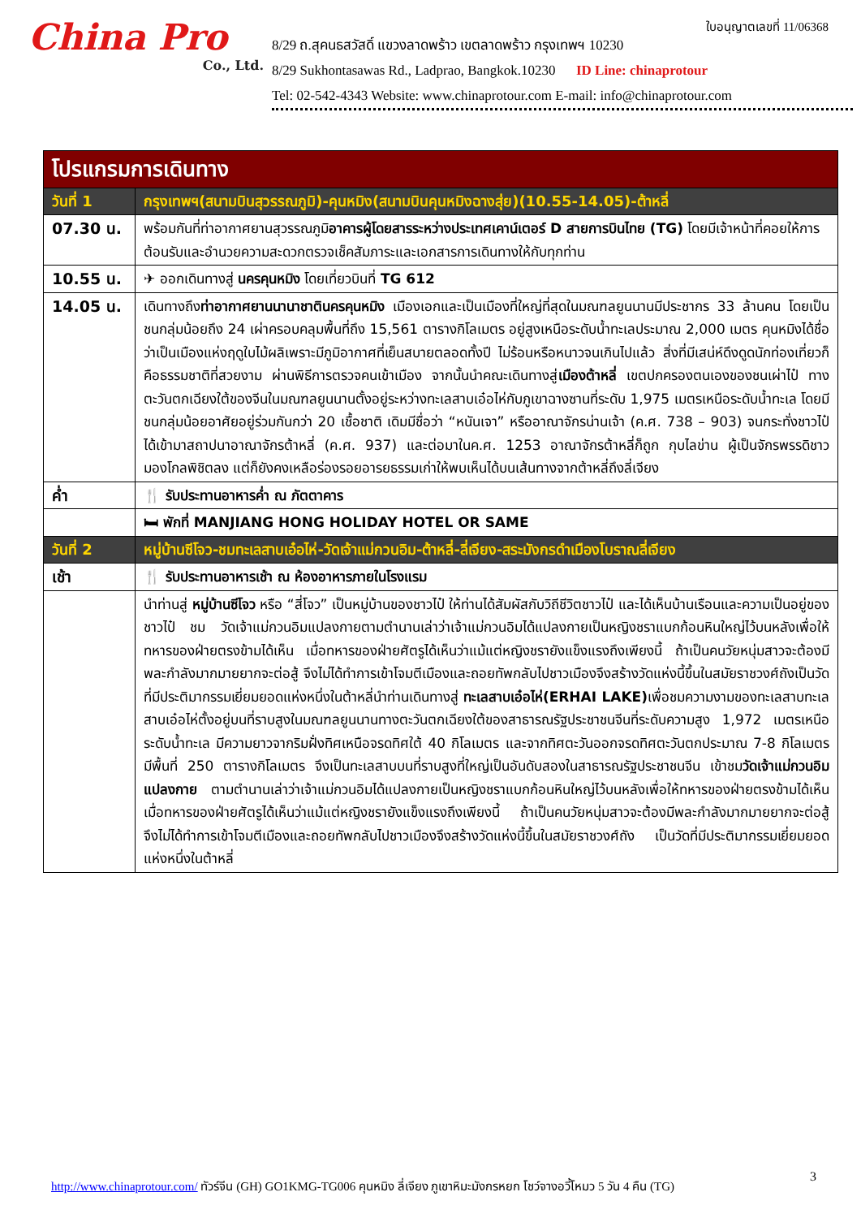ใบอนุญาตเลขที่ 11/06368
China Pro
Co., Ltd.
8/29 ถ.สุคนธสวัสดิ์ แขวงลาดพร้าว เขตลาดพร้าว กรุงเทพฯ 10230
8/29 Sukhontasawas Rd., Ladprao, Bangkok.10230 ID Line: chinaprotour
Tel: 02-542-4343 Website: www.chinaprotour.com E-mail: info@chinaprotour.com
| โปรแกรมการเดินทาง | |
| วันที่ 1 | กรุงเทพฯ(สนามบินสุวรรณภูมิ)-คุนหมิง(สนามบินคุนหมิงฉางสุ่ย)(10.55-14.05)-ต้าหลี่ |
| 07.30 น. | พร้อมกันที่ท่าอากาศยานสุวรรณภูมิ อาคารผู้โดยสารระหว่างประเทศเคาน์เตอร์ D สายการบินไทย (TG) โดยมีเจ้าหน้าที่คอยให้การต้อนรับและอำนวยความสะดวกตรวจเช็คสัมภาระและเอกสารการเดินทางให้กับทุกท่าน |
| 10.55 น. | ✈ ออกเดินทางสู่ นครคุนหมิง โดยเที่ยวบินที่ TG 612 |
| 14.05 น. | เดินทางถึง ท่าอากาศยานนานาชาตินครคุนหมิง เมืองเอกและเป็นเมืองที่ใหญ่ที่สุดในมณฑลยูนนานมีประชากร 33 ล้านคน โดยเป็นชนกลุ่มน้อยถึง 24 เผ่าครอบคลุมพื้นที่ถึง 15,561 ตารางกิโลเมตร อยู่สูงเหนือระดับน้ำทะเลประมาณ 2,000 เมตร คุนหมิงได้ชื่อว่าเป็นเมืองแห่งฤดูใบไม้ผลิเพราะมีภูมิอากาศที่เย็นสบายตลอดทั้งปี ไม่ร้อนหรือหนาวจนเกินไปแล้ว สิ่งที่มีเสน่ห์ดึงดูดนักท่องเที่ยวก็คือธรรมชาติที่สวยงาม ผ่านพิธีการตรวจคนเข้าเมือง จากนั้นนำคณะเดินทางสู่ เมืองต้าหลี่ เขตปกครองตนเองของชนเผ่าไป๋ ทางตะวันตกเฉียงใต้ของจีนในมณฑลยูนนานตั้งอยู่ระหว่างทะเลสาบเอ๋อไห่กับภูเขาฉางซานที่ระดับ 1,975 เมตรเหนือระดับน้ำทะเล โดยมีชนกลุ่มน้อยอาศัยอยู่ร่วมกันกว่า 20 เชื้อชาติ เดิมมีชื่อว่า “หนันเจา” หรืออาณาจักรน่านเจ้า (ค.ศ. 738 – 903) จนกระทั่งชาวไป๋ได้เข้ามาสถาปนาอาณาจักรต้าหลี่ (ค.ศ. 937) และต่อมาในค.ศ. 1253 อาณาจักรต้าหลี่ก็ถูก กุบไลข่าน ผู้เป็นจักรพรรดิชาวมองโกลพิชิตลง แต่ก็ยังคงเหลือร่องรอยอารยธรรมเก่าให้พบเห็นได้บนเส้นทางจากต้าหลี่ถึงลี่เจียง |
| ค่ำ | 🍴 รับประทานอาหารค่ำ ณ ภัตตาคาร |
| | 🛏 พักที่ MANJIANG HONG HOLIDAY HOTEL OR SAME |
| วันที่ 2 | หมู่บ้านซีโจว-ชมทะเลสาบเอ๋อไห่-วัดเจ้าแม่กวนอิม-ต้าหลี่-ลี่เจียง-สระมังกรดำเมืองโบราณลี่เจียง |
| เช้า | 🍴 รับประทานอาหารเช้า ณ ห้องอาหารภายในโรงแรม |
| | นำท่านสู่ หมู่บ้านซีโจว หรือ “สี่โจว” เป็นหมู่บ้านของชาวไป๋ ให้ท่านได้สัมผัสกับวิถีชีวิตชาวไป๋ และได้เห็นบ้านเรือนและความเป็นอยู่ของชาวไป๋ ชม วัดเจ้าแม่กวนอิมแปลงกายตามตำนานเล่าว่าเจ้าแม่กวนอิมได้แปลงกายเป็นหญิงชราแบกก้อนหินใหญ่ไว้บนหลังเพื่อให้ทหารของฝ่ายตรงข้ามได้เห็น เมื่อทหารของฝ่ายศัตรูได้เห็นว่าแม้แต่หญิงชรายังแข็งแรงถึงเพียงนี้ ถ้าเป็นคนวัยหนุ่มสาวจะต้องมีพละกำลังมากมายยากจะต่อสู้ จึงไม่ได้ทำการเข้าโจมตีเมืองและถอยทัพกลับไปชาวเมืองจึงสร้างวัดแห่งนี้ขึ้นในสมัยราชวงศ์ถังเป็นวัดที่มีประติมากรรมเยี่ยมยอดแห่งหนึ่งในต้าหลี่นำท่านเดินทางสู่ ทะเลสาบเอ๋อไห่(ERHAI LAKE) เพื่อชมความงามของทะเลสาบทะเลสาบเอ๋อไห่ตั้งอยู่บนที่ราบสูงในมณฑลยูนนานทางตะวันตกเฉียงใต้ของสาธารณรัฐประชาชนจีนที่ระดับความสูง 1,972 เมตรเหนือระดับน้ำทะเล มีความยาวจากริมฝั่งทิศเหนือจรดทิศใต้ 40 กิโลเมตร และจากทิศตะวันออกจรดทิศตะวันตกประมาณ 7-8 กิโลเมตร มีพื้นที่ 250 ตารางกิโลเมตร จึงเป็นทะเลสาบบนที่ราบสูงที่ใหญ่เป็นอันดับสองในสาธารณรัฐประชาชนจีน เข้าชม วัดเจ้าแม่กวนอิมแปลงกาย ตามตำนานเล่าว่าเจ้าแม่กวนอิมได้แปลงกายเป็นหญิงชราแบกก้อนหินใหญ่ไว้บนหลังเพื่อให้ทหารของฝ่ายตรงข้ามได้เห็น เมื่อทหารของฝ่ายศัตรูได้เห็นว่าแม้แต่หญิงชรายังแข็งแรงถึงเพียงนี้ ถ้าเป็นคนวัยหนุ่มสาวจะต้องมีพละกำลังมากมายยากจะต่อสู้ จึงไม่ได้ทำการเข้าโจมตีเมืองและถอยทัพกลับไปชาวเมืองจึงสร้างวัดแห่งนี้ขึ้นในสมัยราชวงศ์ถัง เป็นวัดที่มีประติมากรรมเยี่ยมยอดแห่งหนึ่งในต้าหลี่ |
3
http://www.chinaprotour.com/ ทัวร์จีน (GH) GO1KMG-TG006 คุนหมิง ลี่เจียง ภูเขาหิมะมังกรหยก โชว์จางอวี้โหมว 5 วัน 4 คืน (TG)